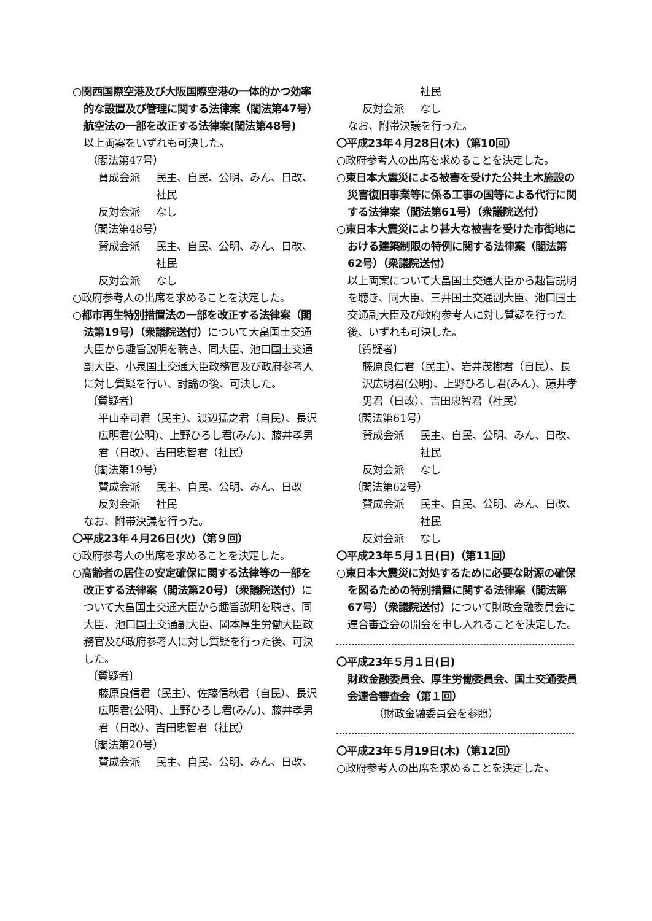○関西国際空港及び大阪国際空港の一体的かつ効率的な設置及び管理に関する法律案（閣法第47号）
航空法の一部を改正する法律案(閣法第48号)
以上両案をいずれも可決した。
（閣法第47号）
賛成会派 民主、自民、公明、みん、日改、社民
反対会派 なし
（閣法第48号）
賛成会派 民主、自民、公明、みん、日改、社民
反対会派 なし
○政府参考人の出席を求めることを決定した。
○都市再生特別措置法の一部を改正する法律案（閣法第19号）（衆議院送付）について大畠国土交通大臣から趣旨説明を聴き、同大臣、池口国土交通副大臣、小泉国土交通大臣政務官及び政府参考人に対し質疑を行い、討論の後、可決した。
〔質疑者〕
平山幸司君（民主）、渡辺猛之君（自民）、長沢広明君(公明)、上野ひろし君(みん)、藤井孝男君（日改）、吉田忠智君（社民）
（閣法第19号）
賛成会派 民主、自民、公明、みん、日改
反対会派 社民
なお、附帯決議を行った。
〇平成23年４月26日(火)（第９回）
○政府参考人の出席を求めることを決定した。
○高齢者の居住の安定確保に関する法律等の一部を改正する法律案（閣法第20号）（衆議院送付）について大畠国土交通大臣から趣旨説明を聴き、同大臣、池口国土交通副大臣、岡本厚生労働大臣政務官及び政府参考人に対し質疑を行った後、可決した。
〔質疑者〕
藤原良信君（民主）、佐藤信秋君（自民）、長沢広明君(公明)、上野ひろし君(みん)、藤井孝男君（日改）、吉田忠智君（社民）
（閣法第20号）
賛成会派 民主、自民、公明、みん、日改、
社民
反対会派 なし
なお、附帯決議を行った。
〇平成23年４月28日(木)（第10回）
○政府参考人の出席を求めることを決定した。
○東日本大震災による被害を受けた公共土木施設の災害復旧事業等に係る工事の国等による代行に関する法律案（閣法第61号）（衆議院送付）
○東日本大震災により甚大な被害を受けた市街地における建築制限の特例に関する法律案（閣法第62号）（衆議院送付）
以上両案について大畠国土交通大臣から趣旨説明を聴き、同大臣、三井国土交通副大臣、池口国土交通副大臣及び政府参考人に対し質疑を行った後、いずれも可決した。
〔質疑者〕
藤原良信君（民主）、岩井茂樹君（自民）、長沢広明君(公明)、上野ひろし君(みん)、藤井孝男君（日改）、吉田忠智君（社民）
（閣法第61号）
賛成会派 民主、自民、公明、みん、日改、社民
反対会派 なし
（閣法第62号）
賛成会派 民主、自民、公明、みん、日改、社民
反対会派 なし
〇平成23年５月１日(日)（第11回）
○東日本大震災に対処するために必要な財源の確保を図るための特別措置に関する法律案（閣法第67号）（衆議院送付）について財政金融委員会に連合審査会の開会を申し入れることを決定した。
〇平成23年５月１日(日)
財政金融委員会、厚生労働委員会、国土交通委員会連合審査会（第１回）
（財政金融委員会を参照）
〇平成23年５月19日(木)（第12回）
○政府参考人の出席を求めることを決定した。